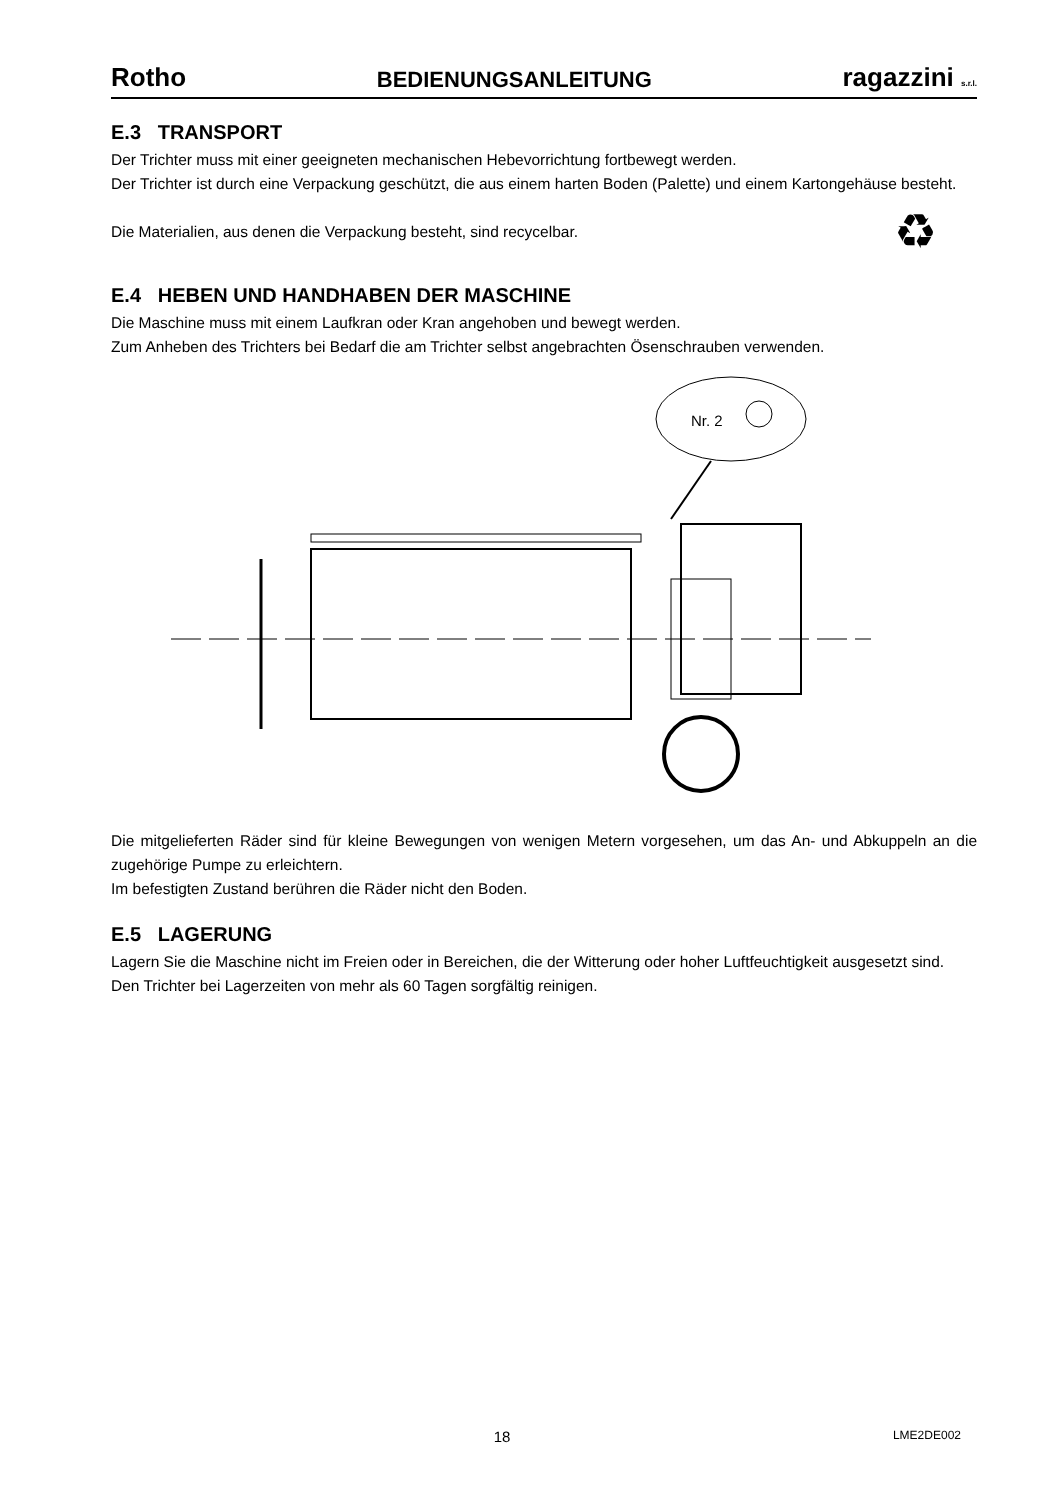Rotho BEDIENUNGSANLEITUNG ragazzini s.r.l.
E.3 TRANSPORT
Der Trichter muss mit einer geeigneten mechanischen Hebevorrichtung fortbewegt werden.
Der Trichter ist durch eine Verpackung geschützt, die aus einem harten Boden (Palette) und einem Kartongehäuse besteht.
Die Materialien, aus denen die Verpackung besteht, sind recycelbar. ♻
E.4 HEBEN UND HANDHABEN DER MASCHINE
Die Maschine muss mit einem Laufkran oder Kran angehoben und bewegt werden.
Zum Anheben des Trichters bei Bedarf die am Trichter selbst angebrachten Ösenschrauben verwenden.
Nr. 2
Die mitgelieferten Räder sind für kleine Bewegungen von wenigen Metern vorgesehen, um das An- und Abkuppeln an die zugehörige Pumpe zu erleichtern.
Im befestigten Zustand berühren die Räder nicht den Boden.
E.5 LAGERUNG
Lagern Sie die Maschine nicht im Freien oder in Bereichen, die der Witterung oder hoher Luftfeuchtigkeit ausgesetzt sind.
Den Trichter bei Lagerzeiten von mehr als 60 Tagen sorgfältig reinigen.
18 LME2DE002